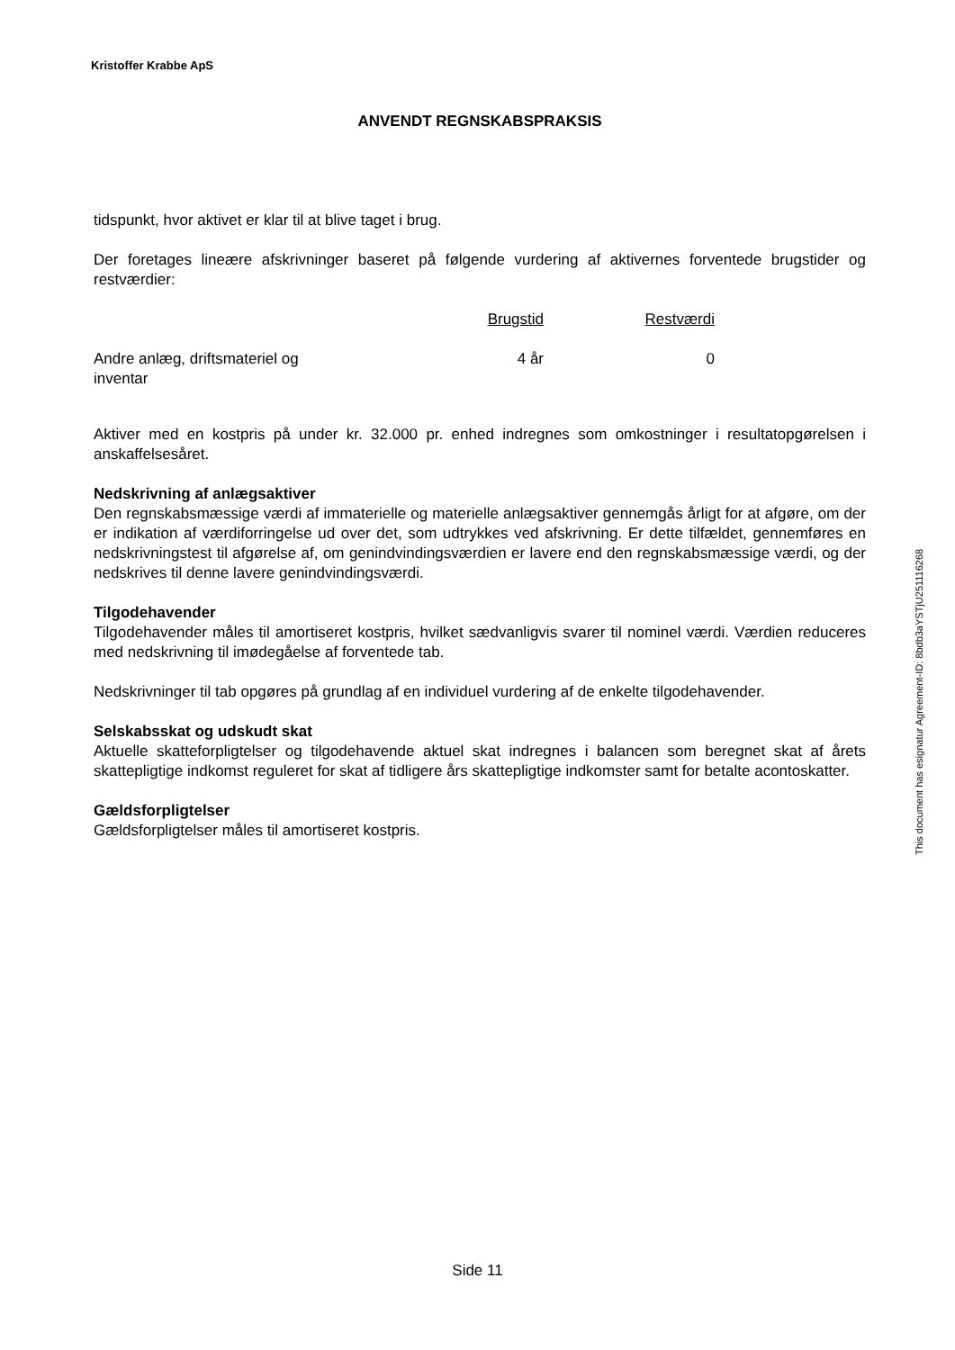Kristoffer Krabbe ApS
ANVENDT REGNSKABSPRAKSIS
tidspunkt, hvor aktivet er klar til at blive taget i brug.
Der foretages lineære afskrivninger baseret på følgende vurdering af aktivernes forventede brugstider og restværdier:
| | Brugstid | Restværdi |
| Andre anlæg, driftsmateriel og inventar | 4 år | 0 |
Aktiver med en kostpris på under kr. 32.000 pr. enhed indregnes som omkostninger i resultatopgørelsen i anskaffelsesåret.
Nedskrivning af anlægsaktiver
Den regnskabsmæssige værdi af immaterielle og materielle anlægsaktiver gennemgås årligt for at afgøre, om der er indikation af værdiforringelse ud over det, som udtrykkes ved afskrivning. Er dette tilfældet, gennemføres en nedskrivningstest til afgørelse af, om genindvindingsværdien er lavere end den regnskabsmæssige værdi, og der nedskrives til denne lavere genindvindingsværdi.
Tilgodehavender
Tilgodehavender måles til amortiseret kostpris, hvilket sædvanligvis svarer til nominel værdi. Værdien reduceres med nedskrivning til imødegåelse af forventede tab.
Nedskrivninger til tab opgøres på grundlag af en individuel vurdering af de enkelte tilgodehavender.
Selskabsskat og udskudt skat
Aktuelle skatteforpligtelser og tilgodehavende aktuel skat indregnes i balancen som beregnet skat af årets skattepligtige indkomst reguleret for skat af tidligere års skattepligtige indkomster samt for betalte acontoskatter.
Gældsforpligtelser
Gældsforpligtelser måles til amortiseret kostpris.
This document has esignatur Agreement-ID: 8bdb3aYSTjU251116268
Side 11